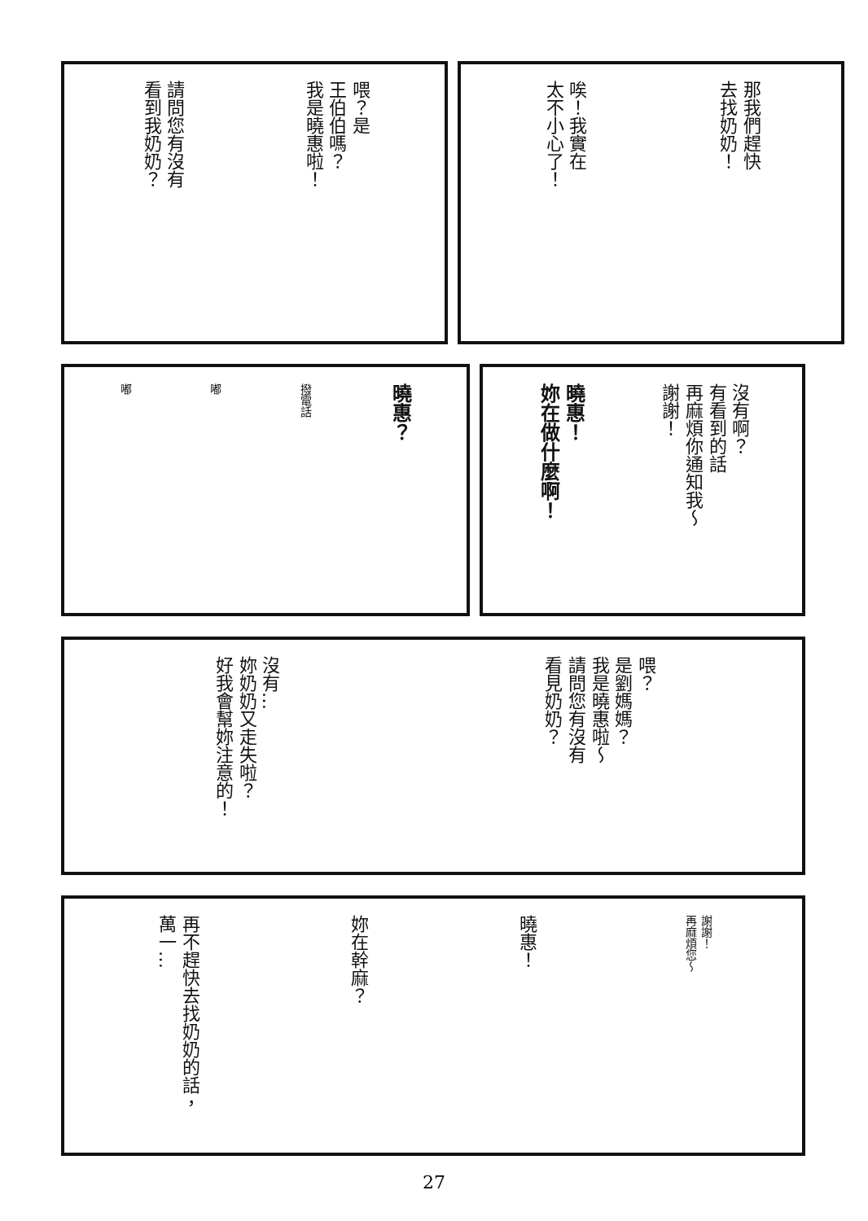喂？是
王伯伯嗎？
我是曉惠啦！
請問您有沒有
看到我奶奶？
那我們趕快
去找奶奶！
唉！我實在
太不小心了！
曉惠？
撥電話
嘟
嘟
沒有啊？
有看到的話
再麻煩你通知我～
謝謝！
曉惠！
妳在做什麼啊！
喂？
是劉媽媽？
我是曉惠啦～
請問您有沒有
看見奶奶？
沒有…
妳奶奶又走失啦？
好我會幫妳注意的！
謝謝！
再麻煩您～
曉惠！
妳在幹麻？
再不趕快去找奶奶的話，
萬一…
27